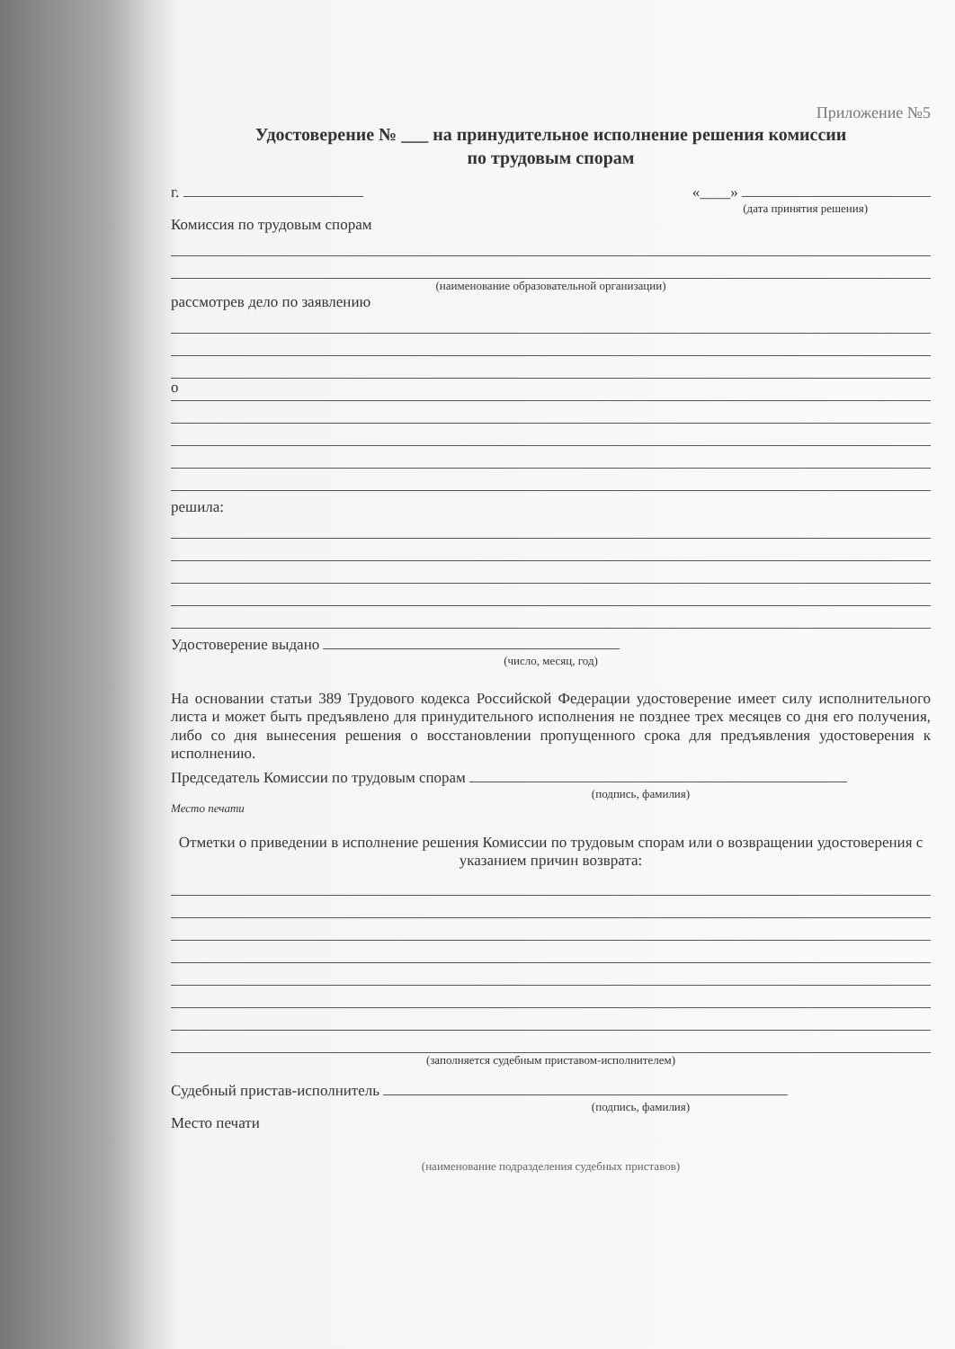Приложение №5
Удостоверение № ___ на принудительное исполнение решения комиссии
по трудовым спорам
г. «____»
(дата принятия решения)
Комиссия по трудовым спорам
(наименование образовательной организации)
рассмотрев дело по заявлению
о
решила:
Удостоверение выдано
(число, месяц, год)
На основании статьи 389 Трудового кодекса Российской Федерации удостоверение имеет силу исполнительного листа и может быть предъявлено для принудительного исполнения не позднее трех месяцев со дня его получения, либо со дня вынесения решения о восстановлении пропущенного срока для предъявления удостоверения к исполнению.
Председатель Комиссии по трудовым спорам
(подпись, фамилия)
Место печати
Отметки о приведении в исполнение решения Комиссии по трудовым спорам или о возвращении удостоверения с указанием причин возврата:
(заполняется судебным приставом-исполнителем)
Судебный пристав-исполнитель
(подпись, фамилия)
Место печати
(наименование подразделения судебных приставов)